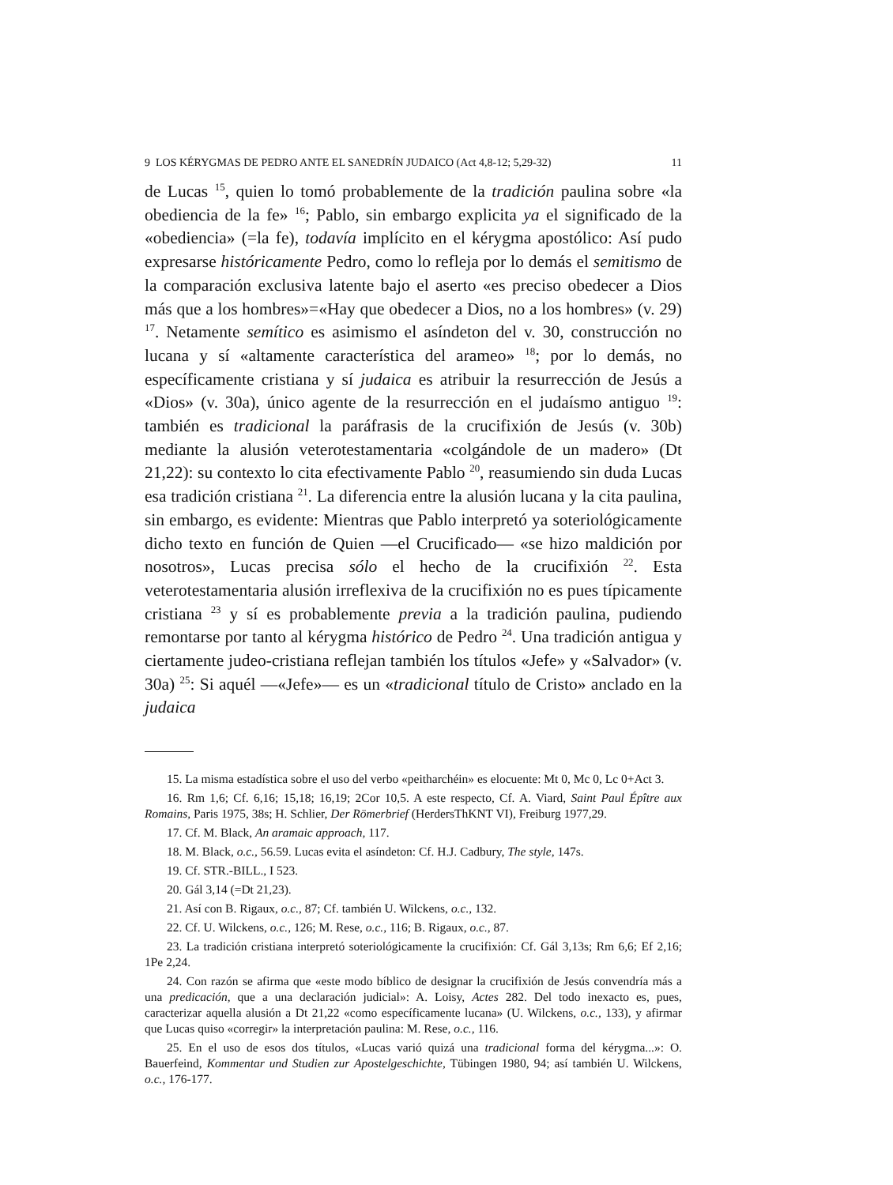9 LOS KÉRYGMAS DE PEDRO ANTE EL SANEDRÍN JUDAICO (Act 4,8-12; 5,29-32) 11
de Lucas <sup>15</sup>, quien lo tomó probablemente de la tradición paulina sobre «la obediencia de la fe» <sup>16</sup>; Pablo, sin embargo explicita ya el significado de la «obediencia» (=la fe), todavía implícito en el kérygma apostólico: Así pudo expresarse históricamente Pedro, como lo refleja por lo demás el semitismo de la comparación exclusiva latente bajo el aserto «es preciso obedecer a Dios más que a los hombres»=«Hay que obedecer a Dios, no a los hombres» (v. 29) <sup>17</sup>. Netamente semítico es asimismo el asíndeton del v. 30, construcción no lucana y sí «altamente característica del arameo» <sup>18</sup>; por lo demás, no específicamente cristiana y sí judaica es atribuir la resurrección de Jesús a «Dios» (v. 30a), único agente de la resurrección en el judaísmo antiguo <sup>19</sup>: también es tradicional la paráfrasis de la crucifixión de Jesús (v. 30b) mediante la alusión veterotestamentaria «colgándole de un madero» (Dt 21,22): su contexto lo cita efectivamente Pablo <sup>20</sup>, reasumiendo sin duda Lucas esa tradición cristiana <sup>21</sup>. La diferencia entre la alusión lucana y la cita paulina, sin embargo, es evidente: Mientras que Pablo interpretó ya soteriológicamente dicho texto en función de Quien —el Crucificado— «se hizo maldición por nosotros», Lucas precisa sólo el hecho de la crucifixión <sup>22</sup>. Esta veterotestamentaria alusión irreflexiva de la crucifixión no es pues típicamente cristiana <sup>23</sup> y sí es probablemente previa a la tradición paulina, pudiendo remontarse por tanto al kérygma histórico de Pedro <sup>24</sup>. Una tradición antigua y ciertamente judeo-cristiana reflejan también los títulos «Jefe» y «Salvador» (v. 30a) <sup>25</sup>: Si aquél —«Jefe»— es un «tradicional título de Cristo» anclado en la judaica
15. La misma estadística sobre el uso del verbo «peitharchéin» es elocuente: Mt 0, Mc 0, Lc 0+Act 3.
16. Rm 1,6; Cf. 6,16; 15,18; 16,19; 2Cor 10,5. A este respecto, Cf. A. Viard, Saint Paul Épître aux Romains, Paris 1975, 38s; H. Schlier, Der Römerbrief (HerdersThKNT VI), Freiburg 1977,29.
17. Cf. M. Black, An aramaic approach, 117.
18. M. Black, o.c., 56.59. Lucas evita el asíndeton: Cf. H.J. Cadbury, The style, 147s.
19. Cf. STR.-BILL., I 523.
20. Gál 3,14 (=Dt 21,23).
21. Así con B. Rigaux, o.c., 87; Cf. también U. Wilckens, o.c., 132.
22. Cf. U. Wilckens, o.c., 126; M. Rese, o.c., 116; B. Rigaux, o.c., 87.
23. La tradición cristiana interpretó soteriológicamente la crucifixión: Cf. Gál 3,13s; Rm 6,6; Ef 2,16; 1Pe 2,24.
24. Con razón se afirma que «este modo bíblico de designar la crucifixión de Jesús convendría más a una predicación, que a una declaración judicial»: A. Loisy, Actes 282. Del todo inexacto es, pues, caracterizar aquella alusión a Dt 21,22 «como específicamente lucana» (U. Wilckens, o.c., 133), y afirmar que Lucas quiso «corregir» la interpretación paulina: M. Rese, o.c., 116.
25. En el uso de esos dos títulos, «Lucas varió quizá una tradicional forma del kérygma...»: O. Bauerfeind, Kommentar und Studien zur Apostelgeschichte, Tübingen 1980, 94; así también U. Wilckens, o.c., 176-177.